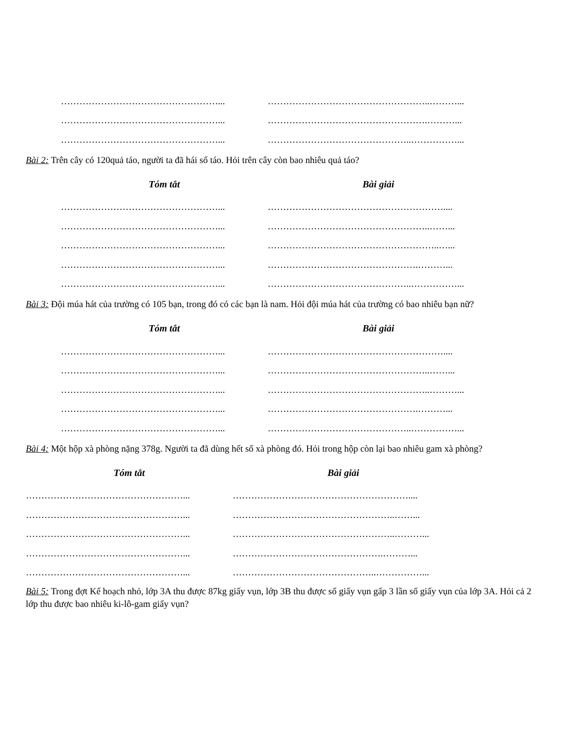……………………………………………... ……………………………………………..………...
……………………………………………... …………………………………………….………...
……………………………………………... ………………………………………..……………...
Bài 2: Trên cây có 120quả táo, người ta đã hái số táo. Hỏi trên cây còn bao nhiêu quả táo?
Tóm tắt Bài giải
……………………………………………... …………………………………………………....
……………………………………………... ……………………………………………..……...
……………………………………………... ………………………………………………..…...
……………………………………………... ………………………………………….………...
……………………………………………... ………………………………………..……………...
Bài 3: Đội múa hát của trường có 105 bạn, trong đó có các bạn là nam. Hỏi đội múa hát của trường có bao nhiêu bạn nữ?
Tóm tắt Bài giải
……………………………………………... …………………………………………………....
……………………………………………... ……………………………………………..……...
……………………………………………... ……………………………………………..………...
……………………………………………... ………………………………………….………...
……………………………………………... ………………………………………..……………...
Bài 4: Một hộp xà phòng nặng 378g. Người ta đã dùng hết số xà phòng đó. Hỏi trong hộp còn lại bao nhiêu gam xà phòng?
Tóm tắt Bài giải
……………………………………………... …………………………………………………....
……………………………………………... ……………………………………………..……...
……………………………………………... ……………………………………………..………...
……………………………………………... ………………………………………….………...
……………………………………………... ………………………………………..……………...
Bài 5: Trong đợt Kế hoạch nhỏ, lớp 3A thu được 87kg giấy vụn, lớp 3B thu được số giấy vụn gấp 3 lần số giấy vụn của lớp 3A. Hỏi cả 2 lớp thu được bao nhiêu ki-lô-gam giấy vụn?